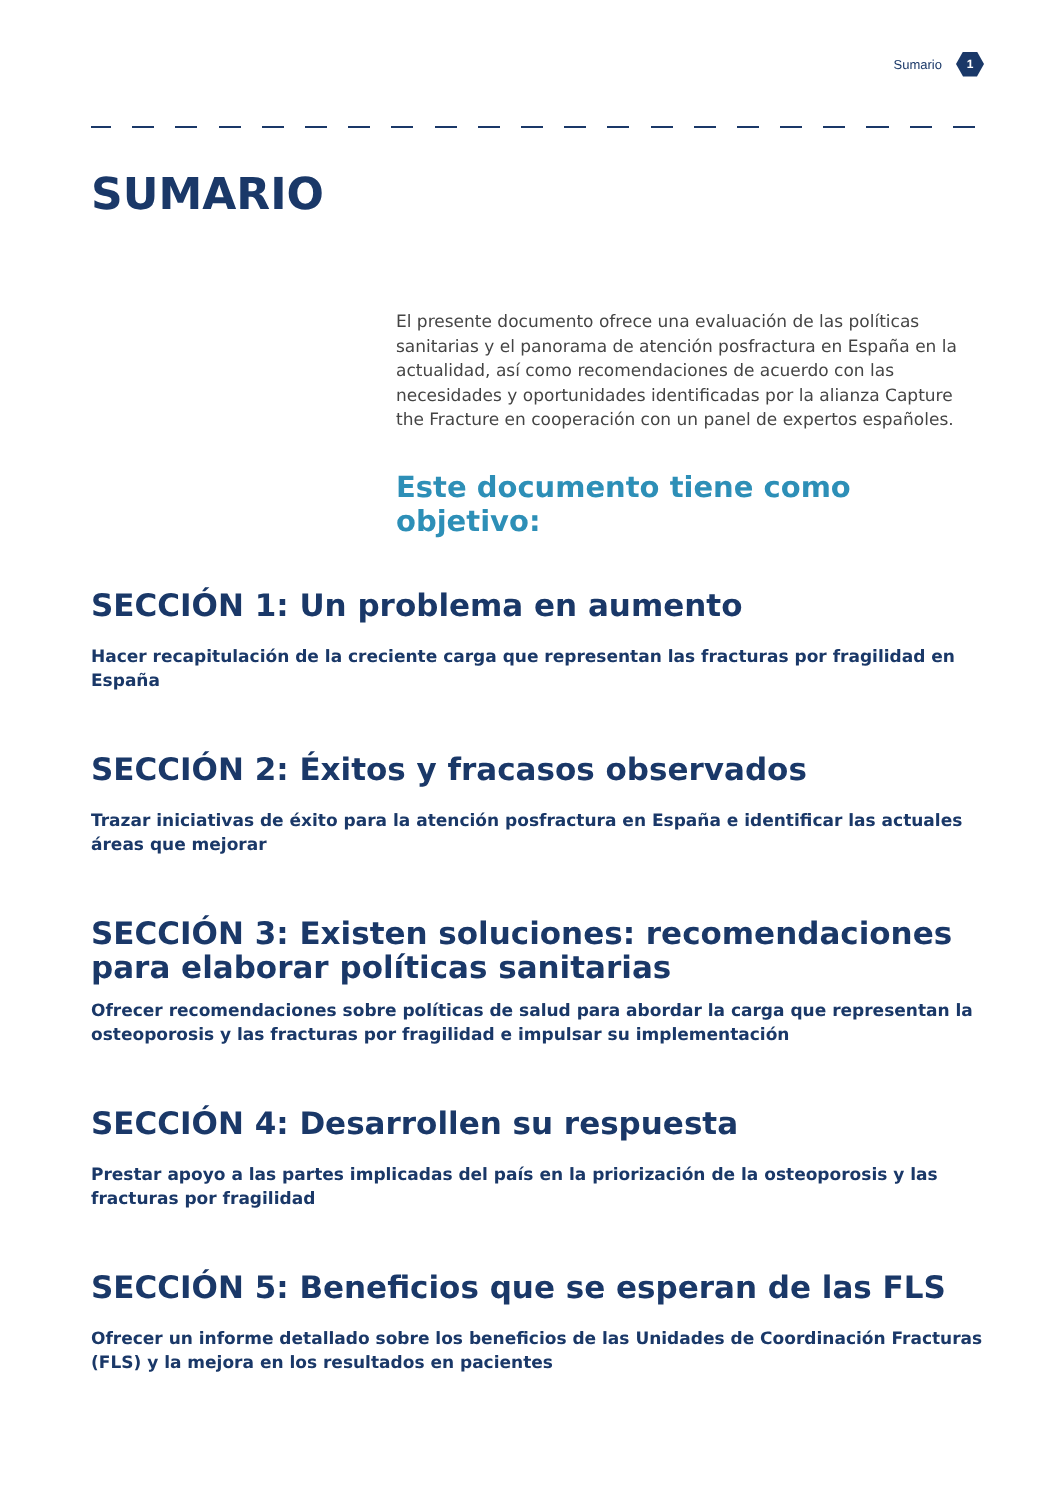Sumario 1
SUMARIO
El presente documento ofrece una evaluación de las políticas sanitarias y el panorama de atención posfractura en España en la actualidad, así como recomendaciones de acuerdo con las necesidades y oportunidades identificadas por la alianza Capture the Fracture en cooperación con un panel de expertos españoles.
Este documento tiene como objetivo:
SECCIÓN 1: Un problema en aumento
Hacer recapitulación de la creciente carga que representan las fracturas por fragilidad en España
SECCIÓN 2: Éxitos y fracasos observados
Trazar iniciativas de éxito para la atención posfractura en España e identificar las actuales áreas que mejorar
SECCIÓN 3: Existen soluciones: recomendaciones para elaborar políticas sanitarias
Ofrecer recomendaciones sobre políticas de salud para abordar la carga que representan la osteoporosis y las fracturas por fragilidad e impulsar su implementación
SECCIÓN 4: Desarrollen su respuesta
Prestar apoyo a las partes implicadas del país en la priorización de la osteoporosis y las fracturas por fragilidad
SECCIÓN 5: Beneficios que se esperan de las FLS
Ofrecer un informe detallado sobre los beneficios de las Unidades de Coordinación Fracturas (FLS) y la mejora en los resultados en pacientes